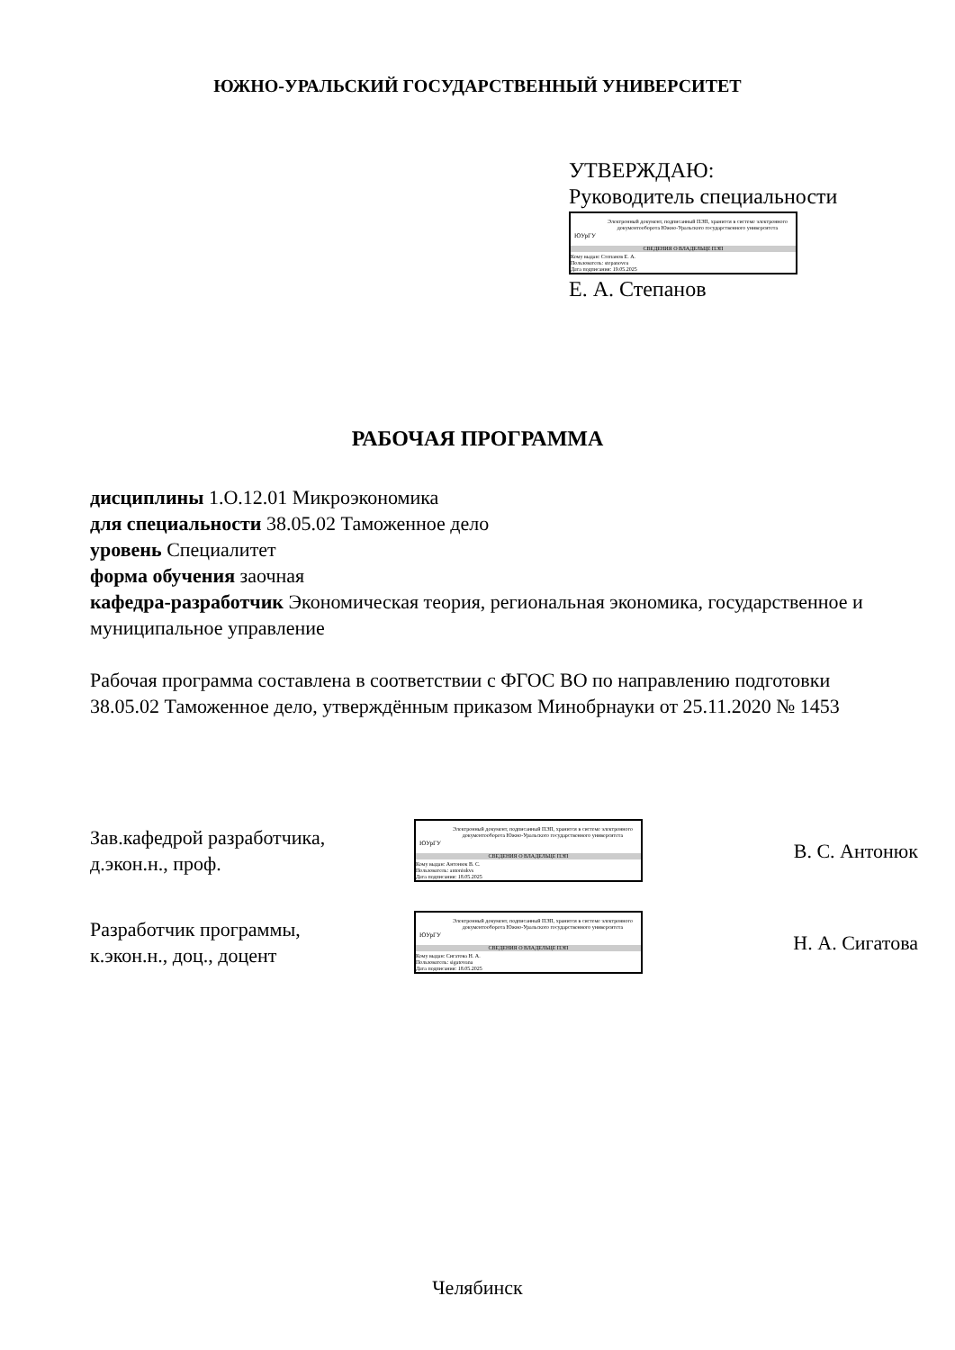ЮЖНО-УРАЛЬСКИЙ ГОСУДАРСТВЕННЫЙ УНИВЕРСИТЕТ
УТВЕРЖДАЮ:
Руководитель специальности
ЮУрГУ
Электронный документ, подписанный ПЭП, хранится в системе электронного документооборота Южно-Уральского государственного университета
СВЕДЕНИЯ О ВЛАДЕЛЬЦЕ ПЭП
Кому выдан: Степанов Е. А.
Пользователь: stepanovea
Дата подписания: 19.05.2025
Е. А. Степанов
РАБОЧАЯ ПРОГРАММА
дисциплины 1.О.12.01 Микроэкономика
для специальности 38.05.02 Таможенное дело
уровень Специалитет
форма обучения заочная
кафедра-разработчик Экономическая теория, региональная экономика, государственное и муниципальное управление
Рабочая программа составлена в соответствии с ФГОС ВО по направлению подготовки 38.05.02 Таможенное дело, утверждённым приказом Минобрнауки от 25.11.2020 № 1453
Зав.кафедрой разработчика,
д.экон.н., проф.
ЮУрГУ
Электронный документ, подписанный ПЭП, хранится в системе электронного документооборота Южно-Уральского государственного университета
СВЕДЕНИЯ О ВЛАДЕЛЬЦЕ ПЭП
Кому выдан: Антонюк В. С.
Пользователь: antoniukvs
Дата подписания: 18.05.2025
В. С. Антонюк
Разработчик программы,
к.экон.н., доц., доцент
ЮУрГУ
Электронный документ, подписанный ПЭП, хранится в системе электронного документооборота Южно-Уральского государственного университета
СВЕДЕНИЯ О ВЛАДЕЛЬЦЕ ПЭП
Кому выдан: Сигатова Н. А.
Пользователь: sigatovana
Дата подписания: 18.05.2025
Н. А. Сигатова
Челябинск